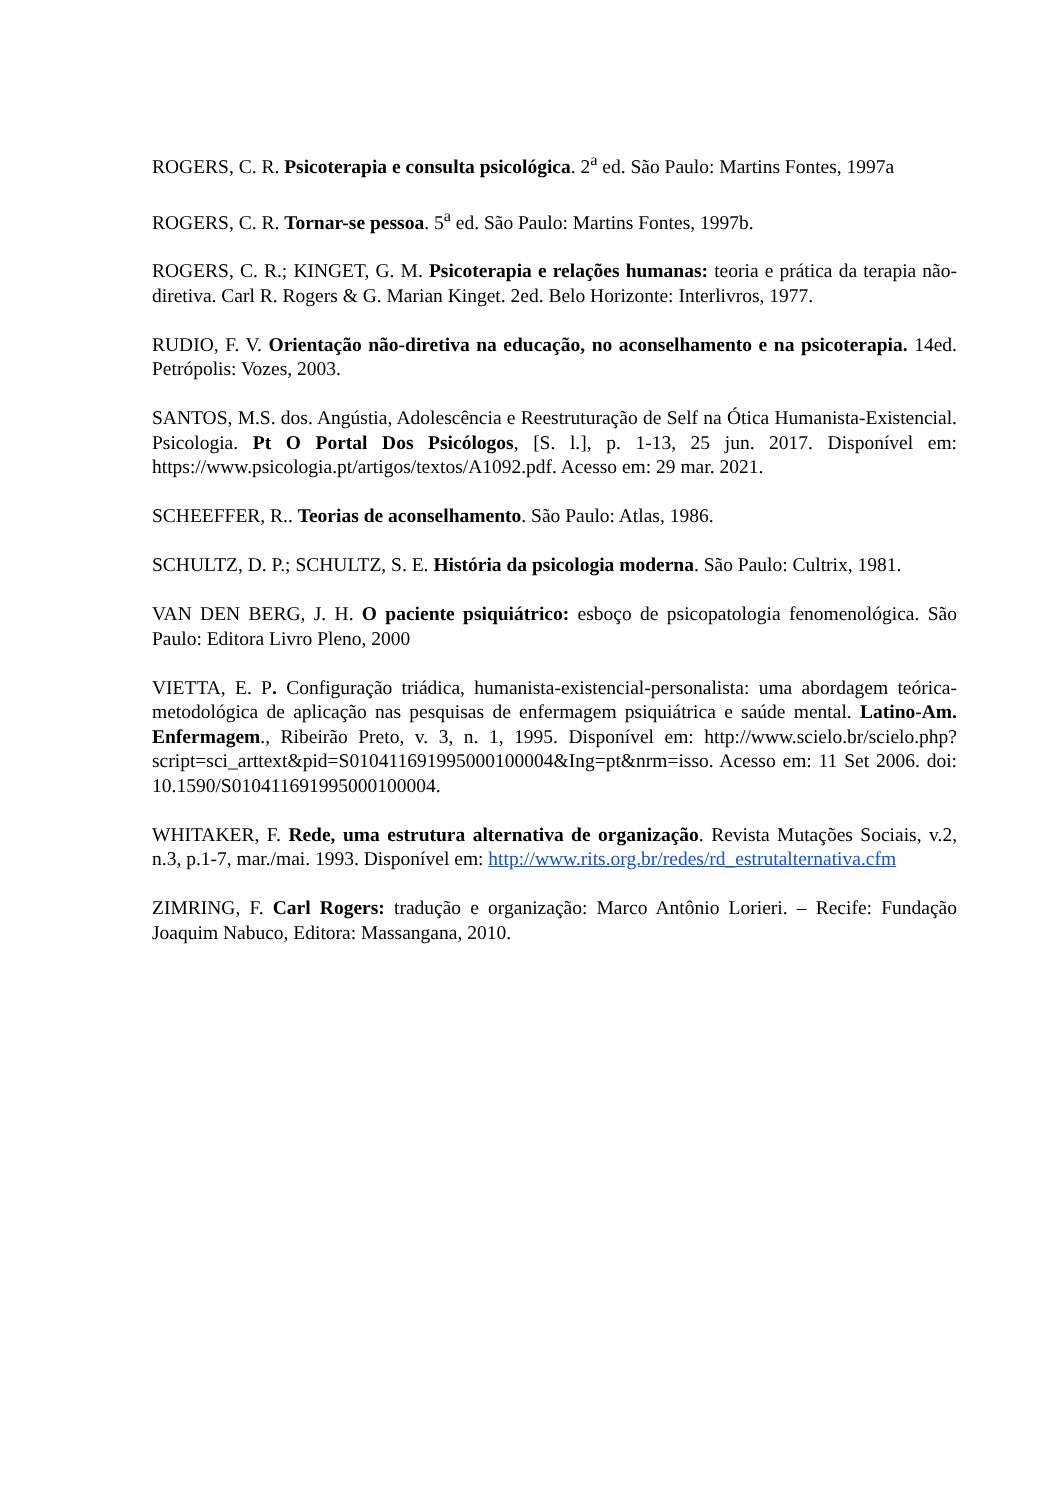ROGERS, C. R. Psicoterapia e consulta psicológica. 2<sup>a</sup> ed. São Paulo: Martins Fontes, 1997a
ROGERS, C. R. Tornar-se pessoa. 5<sup>a</sup> ed. São Paulo: Martins Fontes, 1997b.
ROGERS, C. R.; KINGET, G. M. Psicoterapia e relações humanas: teoria e prática da terapia não-diretiva. Carl R. Rogers & G. Marian Kinget. 2ed. Belo Horizonte: Interlivros, 1977.
RUDIO, F. V. Orientação não-diretiva na educação, no aconselhamento e na psicoterapia. 14ed. Petrópolis: Vozes, 2003.
SANTOS, M.S. dos. Angústia, Adolescência e Reestruturação de Self na Ótica Humanista-Existencial. Psicologia. Pt O Portal Dos Psicólogos, [S. l.], p. 1-13, 25 jun. 2017. Disponível em: https://www.psicologia.pt/artigos/textos/A1092.pdf. Acesso em: 29 mar. 2021.
SCHEEFFER, R.. Teorias de aconselhamento. São Paulo: Atlas, 1986.
SCHULTZ, D. P.; SCHULTZ, S. E. História da psicologia moderna. São Paulo: Cultrix, 1981.
VAN DEN BERG, J. H. O paciente psiquiátrico: esboço de psicopatologia fenomenológica. São Paulo: Editora Livro Pleno, 2000
VIETTA, E. P. Configuração triádica, humanista-existencial-personalista: uma abordagem teórica-metodológica de aplicação nas pesquisas de enfermagem psiquiátrica e saúde mental. Latino-Am. Enfermagem., Ribeirão Preto, v. 3, n. 1, 1995. Disponível em: http://www.scielo.br/scielo.php? script=sci_arttext&pid=S010411691995000100004&Ing=pt&nrm=isso. Acesso em: 11 Set 2006. doi: 10.1590/S010411691995000100004.
WHITAKER, F. Rede, uma estrutura alternativa de organização. Revista Mutações Sociais, v.2, n.3, p.1-7, mar./mai. 1993. Disponível em: http://www.rits.org.br/redes/rd_estrutalternativa.cfm
ZIMRING, F. Carl Rogers: tradução e organização: Marco Antônio Lorieri. – Recife: Fundação Joaquim Nabuco, Editora: Massangana, 2010.